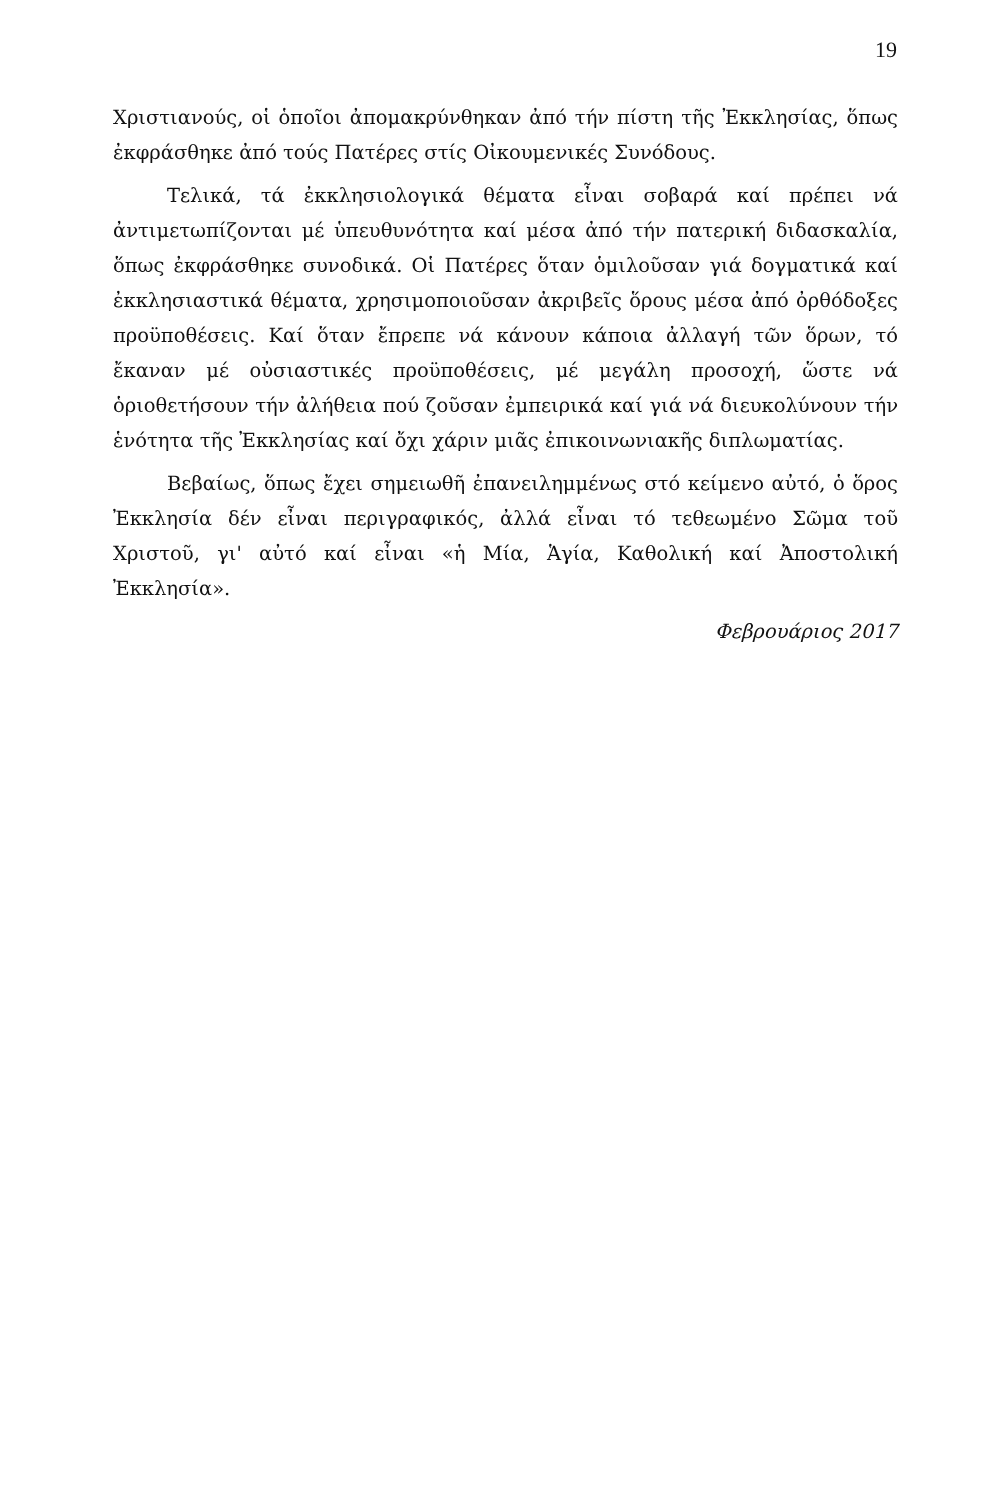19
Χριστιανούς, οἱ ὁποῖοι ἀπομακρύνθηκαν ἀπό τήν πίστη τῆς Ἐκκλησίας, ὅπως ἐκφράσθηκε ἀπό τούς Πατέρες στίς Οἰκουμενικές Συνόδους.
Τελικά, τά ἐκκλησιολογικά θέματα εἶναι σοβαρά καί πρέπει νά ἀντιμετωπίζονται μέ ὑπευθυνότητα καί μέσα ἀπό τήν πατερική διδασκαλία, ὅπως ἐκφράσθηκε συνοδικά. Οἱ Πατέρες ὅταν ὁμιλοῦσαν γιά δογματικά καί ἐκκλησιαστικά θέματα, χρησιμοποιοῦσαν ἀκριβεῖς ὅρους μέσα ἀπό ὀρθόδοξες προϋποθέσεις. Καί ὅταν ἔπρεπε νά κάνουν κάποια ἀλλαγή τῶν ὅρων, τό ἔκαναν μέ οὐσιαστικές προϋποθέσεις, μέ μεγάλη προσοχή, ὥστε νά ὁριοθετήσουν τήν ἀλήθεια πού ζοῦσαν ἐμπειρικά καί γιά νά διευκολύνουν τήν ἑνότητα τῆς Ἐκκλησίας καί ὄχι χάριν μιᾶς ἐπικοινωνιακῆς διπλωματίας.
Βεβαίως, ὅπως ἔχει σημειωθῆ ἐπανειλημμένως στό κείμενο αὐτό, ὁ ὅρος Ἐκκλησία δέν εἶναι περιγραφικός, ἀλλά εἶναι τό τεθεωμένο Σῶμα τοῦ Χριστοῦ, γι' αὐτό καί εἶναι «ἡ Μία, Ἁγία, Καθολική καί Ἀποστολική Ἐκκλησία».
Φεβρουάριος 2017